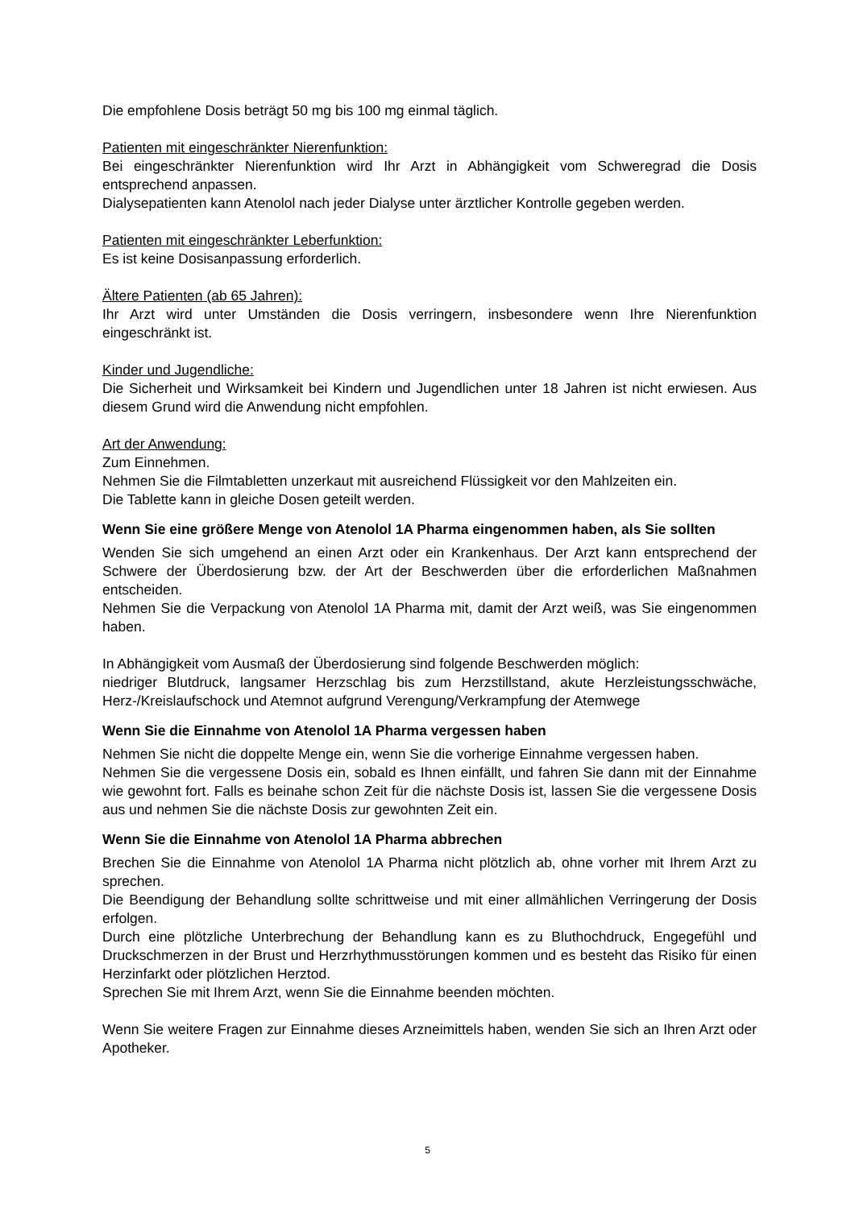Die empfohlene Dosis beträgt 50 mg bis 100 mg einmal täglich.
Patienten mit eingeschränkter Nierenfunktion:
Bei eingeschränkter Nierenfunktion wird Ihr Arzt in Abhängigkeit vom Schweregrad die Dosis entsprechend anpassen.
Dialysepatienten kann Atenolol nach jeder Dialyse unter ärztlicher Kontrolle gegeben werden.
Patienten mit eingeschränkter Leberfunktion:
Es ist keine Dosisanpassung erforderlich.
Ältere Patienten (ab 65 Jahren):
Ihr Arzt wird unter Umständen die Dosis verringern, insbesondere wenn Ihre Nierenfunktion eingeschränkt ist.
Kinder und Jugendliche:
Die Sicherheit und Wirksamkeit bei Kindern und Jugendlichen unter 18 Jahren ist nicht erwiesen. Aus diesem Grund wird die Anwendung nicht empfohlen.
Art der Anwendung:
Zum Einnehmen.
Nehmen Sie die Filmtabletten unzerkaut mit ausreichend Flüssigkeit vor den Mahlzeiten ein.
Die Tablette kann in gleiche Dosen geteilt werden.
Wenn Sie eine größere Menge von Atenolol 1A Pharma eingenommen haben, als Sie sollten
Wenden Sie sich umgehend an einen Arzt oder ein Krankenhaus. Der Arzt kann entsprechend der Schwere der Überdosierung bzw. der Art der Beschwerden über die erforderlichen Maßnahmen entscheiden.
Nehmen Sie die Verpackung von Atenolol 1A Pharma mit, damit der Arzt weiß, was Sie eingenommen haben.
In Abhängigkeit vom Ausmaß der Überdosierung sind folgende Beschwerden möglich:
niedriger Blutdruck, langsamer Herzschlag bis zum Herzstillstand, akute Herzleistungsschwäche, Herz-/Kreislaufschock und Atemnot aufgrund Verengung/Verkrampfung der Atemwege
Wenn Sie die Einnahme von Atenolol 1A Pharma vergessen haben
Nehmen Sie nicht die doppelte Menge ein, wenn Sie die vorherige Einnahme vergessen haben.
Nehmen Sie die vergessene Dosis ein, sobald es Ihnen einfällt, und fahren Sie dann mit der Einnahme wie gewohnt fort. Falls es beinahe schon Zeit für die nächste Dosis ist, lassen Sie die vergessene Dosis aus und nehmen Sie die nächste Dosis zur gewohnten Zeit ein.
Wenn Sie die Einnahme von Atenolol 1A Pharma abbrechen
Brechen Sie die Einnahme von Atenolol 1A Pharma nicht plötzlich ab, ohne vorher mit Ihrem Arzt zu sprechen.
Die Beendigung der Behandlung sollte schrittweise und mit einer allmählichen Verringerung der Dosis erfolgen.
Durch eine plötzliche Unterbrechung der Behandlung kann es zu Bluthochdruck, Engegefühl und Druckschmerzen in der Brust und Herzrhythmusstörungen kommen und es besteht das Risiko für einen Herzinfarkt oder plötzlichen Herztod.
Sprechen Sie mit Ihrem Arzt, wenn Sie die Einnahme beenden möchten.
Wenn Sie weitere Fragen zur Einnahme dieses Arzneimittels haben, wenden Sie sich an Ihren Arzt oder Apotheker.
5